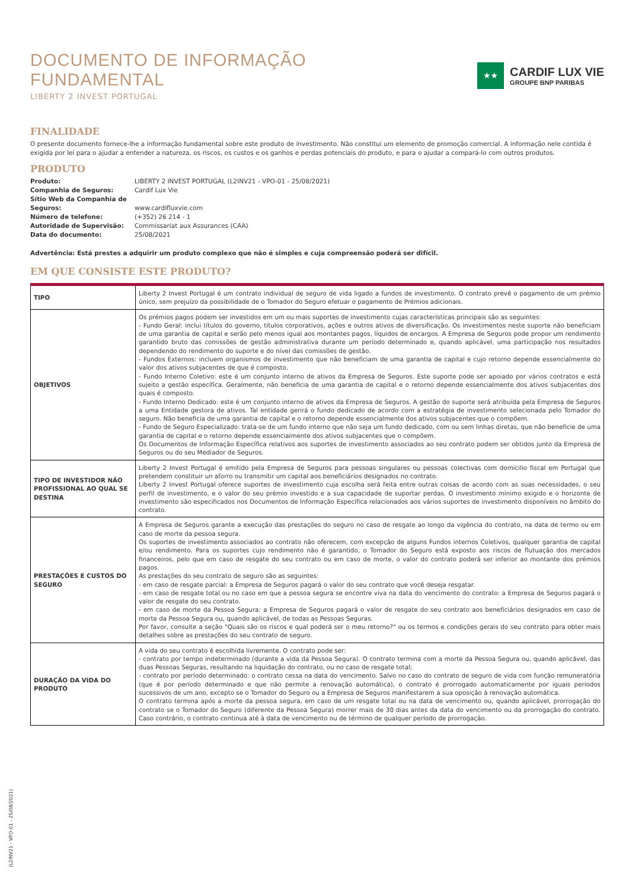DOCUMENTO DE INFORMAÇÃO
FUNDAMENTAL
LIBERTY 2 INVEST PORTUGAL
★★
CARDIF LUX VIE
GROUPE BNP PARIBAS
FINALIDADE
O presente documento fornece-lhe a informação fundamental sobre este produto de investimento. Não constitui um elemento de promoção comercial. A informação nele contida é exigida por lei para o ajudar a entender a natureza, os riscos, os custos e os ganhos e perdas potenciais do produto, e para o ajudar a compará-lo com outros produtos.
PRODUTO
| Produto: | LIBERTY 2 INVEST PORTUGAL (L2INV21 - VPO-01 - 25/08/2021) |
| Companhia de Seguros: | Cardif Lux Vie |
| Sítio Web da Companhia de Seguros: | www.cardifluxvie.com |
| Número de telefone: | (+352) 26 214 - 1 |
| Autoridade de Supervisão: | Commissariat aux Assurances (CAA) |
| Data do documento: | 25/08/2021 |
Advertência: Está prestes a adquirir um produto complexo que não é simples e cuja compreensão poderá ser difícil.
EM QUE CONSISTE ESTE PRODUTO?
| TIPO | Liberty 2 Invest Portugal é um contrato individual de seguro de vida ligado a fundos de investimento. O contrato prevê o pagamento de um prémio único, sem prejuízo da possibilidade de o Tomador do Seguro efetuar o pagamento de Prémios adicionais. |
| OBJETIVOS | Os prémios pagos podem ser investidos em um ou mais suportes de investimento cujas características principais são as seguintes: - Fundo Geral: inclui títulos do governo, títulos corporativos, ações e outros ativos de diversificação. Os investimentos neste suporte não beneficiam de uma garantia de capital e serão pelo menos igual aos montantes pagos, líquidos de encargos. A Empresa de Seguros pode propor um rendimento garantido bruto das comissões de gestão administrativa durante um período determinado e, quando aplicável, uma participação nos resultados dependendo do rendimento do suporte e do nível das comissões de gestão. - Fundos Externos: incluem organismos de investimento que não beneficiam de uma garantia de capital e cujo retorno depende essencialmente do valor dos ativos subjacentes de que é composto. - Fundo Interno Coletivo: este é um conjunto interno de ativos da Empresa de Seguros. Este suporte pode ser apoiado por vários contratos e está sujeito a gestão específica. Geralmente, não beneficia de uma garantia de capital e o retorno depende essencialmente dos ativos subjacentes dos quais é composto. - Fundo Interno Dedicado: este é um conjunto interno de ativos da Empresa de Seguros. A gestão do suporte será atribuída pela Empresa de Seguros a uma Entidade gestora de ativos. Tal entidade gerirá o fundo dedicado de acordo com a estratégia de investimento selecionada pelo Tomador do seguro. Não beneficia de uma garantia de capital e o retorno depende essencialmente dos ativos subjacentes que o compõem. - Fundo de Seguro Especializado: trata-se de um fundo interno que não seja um fundo dedicado, com ou sem linhas diretas, que não beneficie de uma garantia de capital e o retorno depende essencialmente dos ativos subjacentes que o compõem. Os Documentos de Informação Específica relativos aos suportes de investimento associados ao seu contrato podem ser obtidos junto da Empresa de Seguros ou do seu Mediador de Seguros. |
| TIPO DE INVESTIDOR NÃO PROFISSIONAL AO QUAL SE DESTINA | Liberty 2 Invest Portugal é emitido pela Empresa de Seguros para pessoas singulares ou pessoas colectivas com domicilio fiscal em Portugal que pretendem constituir un aforro ou transmitir um capital aos beneficiários designados no contrato. Liberty 2 Invest Portugal oferece suportes de investimento cuja escolha será feita entre outras coisas de acordo com as suas necessidades, o seu perfil de investimento, e o valor do seu prémio investido e a sua capacidade de suportar perdas. O investimento mínimo exigido e o horizonte de investimento são especificados nos Documentos de Informação Específica relacionados aos vários suportes de investimento disponíveis no âmbito do contrato. |
| PRESTAÇÕES E CUSTOS DO SEGURO | A Empresa de Seguros garante a execução das prestações do seguro no caso de resgate ao longo da vigência do contrato, na data de termo ou em caso de morte da pessoa segura. Os suportes de investimento associados ao contrato não oferecem, com excepção de alguns Fundos internos Coletivos, qualquer garantia de capital e/ou rendimento. Para os suportes cujo rendimento não é garantido, o Tomador do Seguro está exposto aos riscos de flutuação dos mercados financeiros, pelo que em caso de resgate do seu contrato ou em caso de morte, o valor do contrato poderá ser inferior ao montante dos prémios pagos. As prestações do seu contrato de seguro são as seguintes: - em caso de resgate parcial: a Empresa de Seguros pagará o valor do seu contrato que você deseja resgatar. - em caso de resgate total ou no caso em que a pessoa segura se encontre viva na data do vencimento do contrato: a Empresa de Seguros pagará o valor de resgate do seu contrato. - em caso de morte da Pessoa Segura: a Empresa de Seguros pagará o valor de resgate do seu contrato aos beneficiários designados em caso de morte da Pessoa Segura ou, quando aplicável, de todas as Pessoas Seguras. Por favor, consulte a seção "Quais são os riscos e qual poderá ser o meu retorno?" ou os termos e condições gerais do seu contrato para obter mais detalhes sobre as prestações do seu contrato de seguro. |
| DURAÇÃO DA VIDA DO PRODUTO | A vida do seu contrato é escolhida livremente. O contrato pode ser: - contrato por tempo indeterminado (durante a vida da Pessoa Segura). O contrato termina com a morte da Pessoa Segura ou, quando aplicável, das duas Pessoas Seguras, resultando na liquidação do contrato, ou no caso de resgate total; - contrato por período determinado: o contrato cessa na data do vencimento. Salvo no caso do contrato de seguro de vida com função remuneratória (que é por período determinado e que não permite a renovação automática), o contrato é prorrogado automaticamente por iguais períodos sucessivos de um ano, excepto se o Tomador do Seguro ou a Empresa de Seguros manifestarem a sua oposição à renovação automática. O contrato termina após a morte da pessoa segura, em caso de um resgate total ou na data de vencimento ou, quando aplicável, prorrogação do contrato se o Tomador do Seguro (diferente da Pessoa Segura) morrer mais de 30 dias antes da data do vencimento ou da prorrogação do contrato. Caso contrário, o contrato continua até à data de vencimento ou de término de qualquer período de prorrogação. |
(L2INV21 - VPO-01 - 25/08/2021)